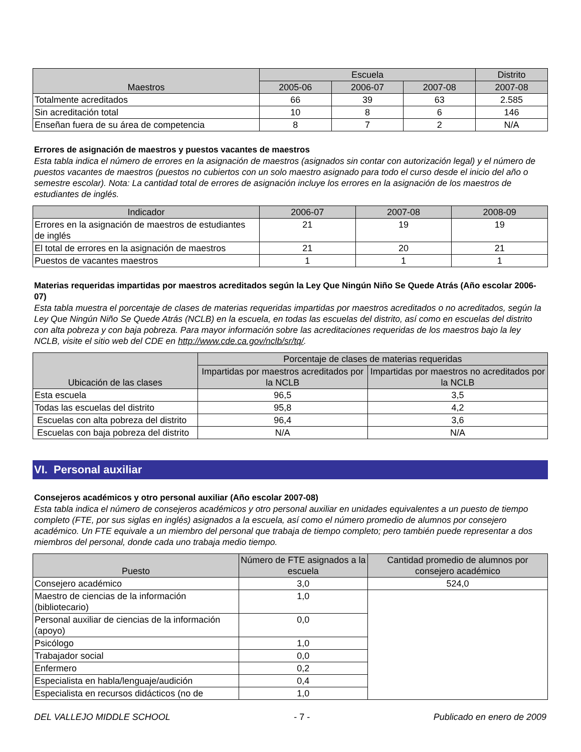| Maestros | Escuela | | | Distrito |
| --- | --- | --- | --- | --- |
| | 2005-06 | 2006-07 | 2007-08 | 2007-08 |
| Totalmente acreditados | 66 | 39 | 63 | 2.585 |
| Sin acreditación total | 10 | 8 | 6 | 146 |
| Enseñan fuera de su área de competencia | 8 | 7 | 2 | N/A |
Errores de asignación de maestros y puestos vacantes de maestros
Esta tabla indica el número de errores en la asignación de maestros (asignados sin contar con autorización legal) y el número de puestos vacantes de maestros (puestos no cubiertos con un solo maestro asignado para todo el curso desde el inicio del año o semestre escolar). Nota: La cantidad total de errores de asignación incluye los errores en la asignación de los maestros de estudiantes de inglés.
| Indicador | 2006-07 | 2007-08 | 2008-09 |
| --- | --- | --- | --- |
| Errores en la asignación de maestros de estudiantes de inglés | 21 | 19 | 19 |
| El total de errores en la asignación de maestros | 21 | 20 | 21 |
| Puestos de vacantes maestros | 1 | 1 | 1 |
Materias requeridas impartidas por maestros acreditados según la Ley Que Ningún Niño Se Quede Atrás (Año escolar 2006-07)
Esta tabla muestra el porcentaje de clases de materias requeridas impartidas por maestros acreditados o no acreditados, según la Ley Que Ningún Niño Se Quede Atrás (NCLB) en la escuela, en todas las escuelas del distrito, así como en escuelas del distrito con alta pobreza y con baja pobreza. Para mayor información sobre las acreditaciones requeridas de los maestros bajo la ley NCLB, visite el sitio web del CDE en http://www.cde.ca.gov/nclb/sr/tq/.
| Ubicación de las clases | Porcentaje de clases de materias requeridas | |
| --- | --- | --- |
| | Impartidas por maestros acreditados por la NCLB | Impartidas por maestros no acreditados por la NCLB |
| Esta escuela | 96,5 | 3,5 |
| Todas las escuelas del distrito | 95,8 | 4,2 |
| Escuelas con alta pobreza del distrito | 96,4 | 3,6 |
| Escuelas con baja pobreza del distrito | N/A | N/A |
VI. Personal auxiliar
Consejeros académicos y otro personal auxiliar (Año escolar 2007-08)
Esta tabla indica el número de consejeros académicos y otro personal auxiliar en unidades equivalentes a un puesto de tiempo completo (FTE, por sus siglas en inglés) asignados a la escuela, así como el número promedio de alumnos por consejero académico. Un FTE equivale a un miembro del personal que trabaja de tiempo completo; pero también puede representar a dos miembros del personal, donde cada uno trabaja medio tiempo.
| Puesto | Número de FTE asignados a la escuela | Cantidad promedio de alumnos por consejero académico |
| --- | --- | --- |
| Consejero académico | 3,0 | 524,0 |
| Maestro de ciencias de la información (bibliotecario) | 1,0 | |
| Personal auxiliar de ciencias de la información (apoyo) | 0,0 | |
| Psicólogo | 1,0 | |
| Trabajador social | 0,0 | |
| Enfermero | 0,2 | |
| Especialista en habla/lenguaje/audición | 0,4 | |
| Especialista en recursos didácticos (no de | 1,0 | |
DEL VALLEJO MIDDLE SCHOOL - 7 - Publicado en enero de 2009